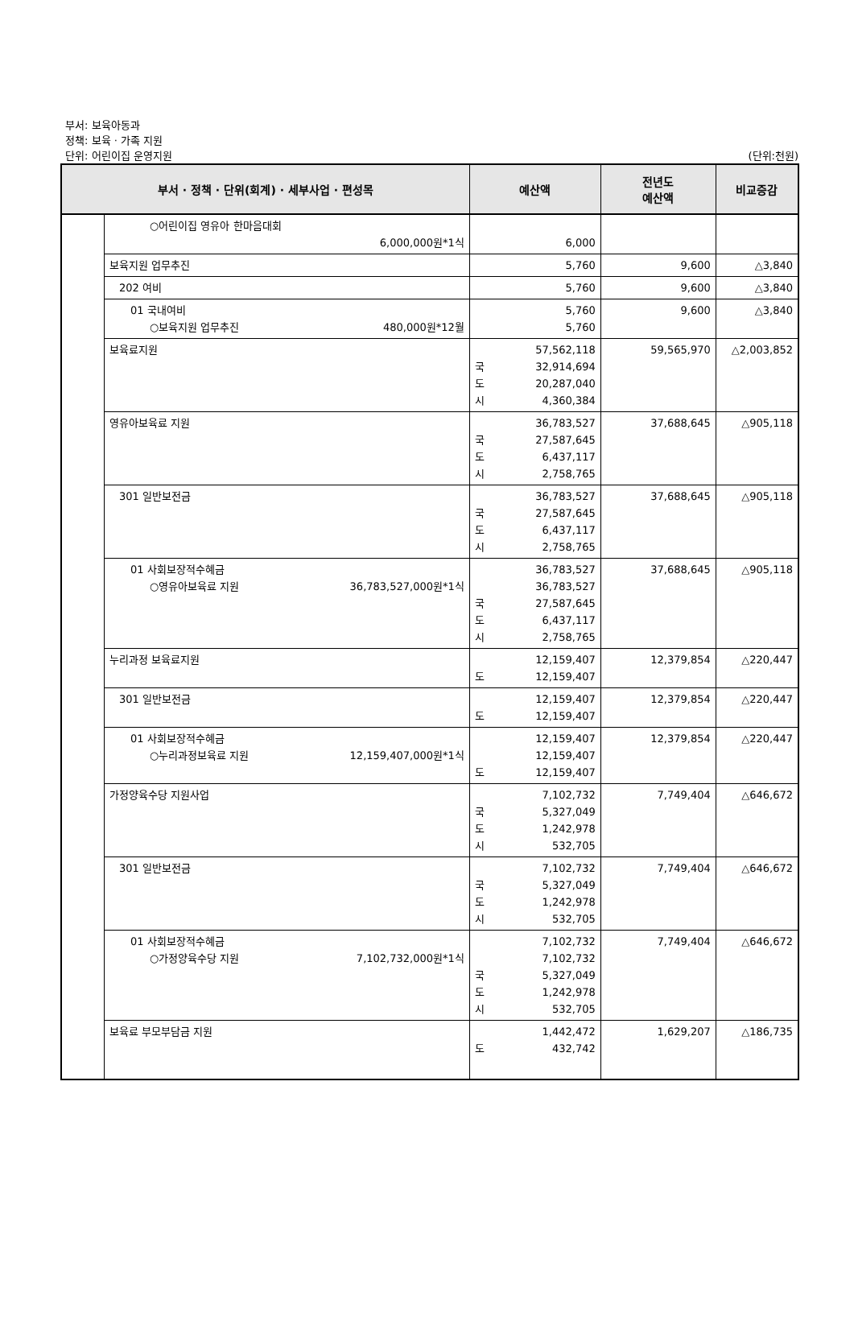부서: 보육아동과
정책: 보육 · 가족 지원
단위: 어린이집 운영지원 (단위:천원)
| 부서 · 정책 · 단위(회계) · 세부사업 · 편성목 | | 예산액 | 전년도 예산액 | 비교증감 |
| --- | --- | --- | --- | --- |
| | ○어린이집 영유아 한마음대회 6,000,000원*1식 | 6,000 | | |
| | 보육지원 업무추진 | 5,760 | 9,600 | △3,840 |
| | 202 여비 | 5,760 | 9,600 | △3,840 |
| | 01 국내여비 ○보육지원 업무추진 480,000원*12월 | 5,760 5,760 | 9,600 | △3,840 |
| | 보육료지원 | 57,562,118 국 32,914,694 도 20,287,040 시 4,360,384 | 59,565,970 | △2,003,852 |
| | 영유아보육료 지원 | 36,783,527 국 27,587,645 도 6,437,117 시 2,758,765 | 37,688,645 | △905,118 |
| | 301 일반보전금 | 36,783,527 국 27,587,645 도 6,437,117 시 2,758,765 | 37,688,645 | △905,118 |
| | 01 사회보장적수혜금 ○영유아보육료 지원 36,783,527,000원*1식 | 36,783,527 36,783,527 국 27,587,645 도 6,437,117 시 2,758,765 | 37,688,645 | △905,118 |
| | 누리과정 보육료지원 | 12,159,407 도 12,159,407 | 12,379,854 | △220,447 |
| | 301 일반보전금 | 12,159,407 도 12,159,407 | 12,379,854 | △220,447 |
| | 01 사회보장적수혜금 ○누리과정보육료 지원 12,159,407,000원*1식 | 12,159,407 12,159,407 도 12,159,407 | 12,379,854 | △220,447 |
| | 가정양육수당 지원사업 | 7,102,732 국 5,327,049 도 1,242,978 시 532,705 | 7,749,404 | △646,672 |
| | 301 일반보전금 | 7,102,732 국 5,327,049 도 1,242,978 시 532,705 | 7,749,404 | △646,672 |
| | 01 사회보장적수혜금 ○가정양육수당 지원 7,102,732,000원*1식 | 7,102,732 7,102,732 국 5,327,049 도 1,242,978 시 532,705 | 7,749,404 | △646,672 |
| | 보육료 부모부담금 지원 | 1,442,472 도 432,742 | 1,629,207 | △186,735 |